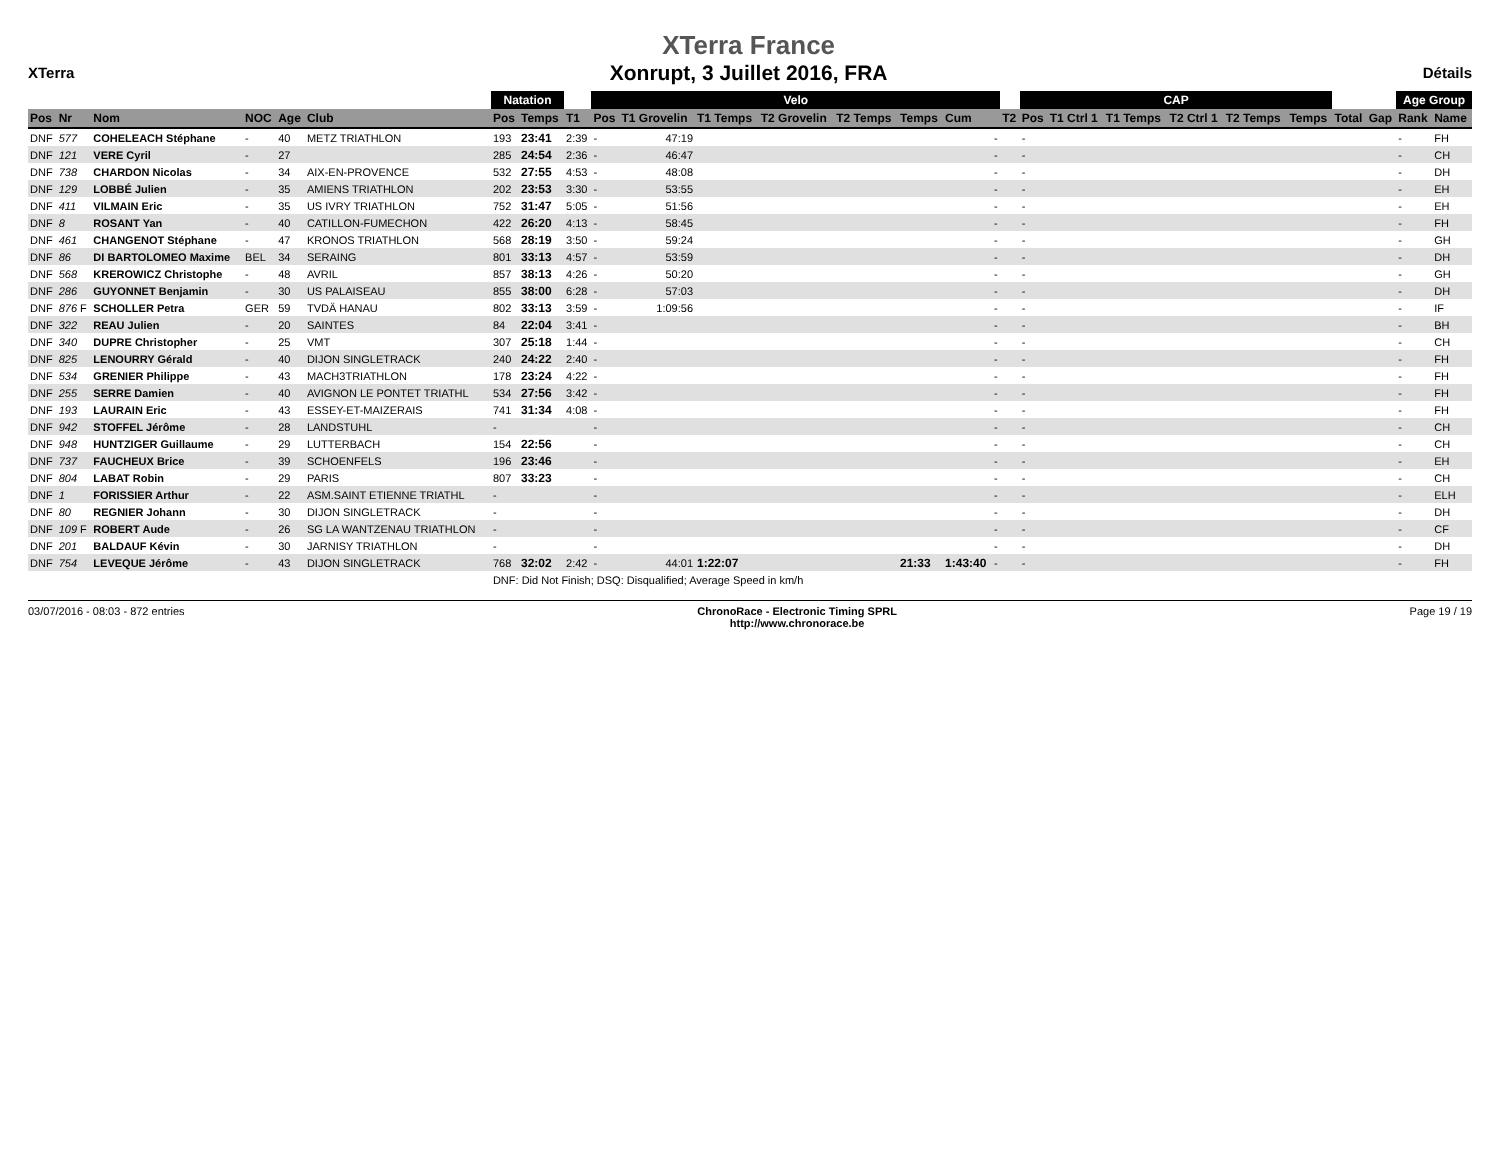XTerra
XTerra France
Xonrupt, 3 Juillet 2016, FRA
Détails
| | | | | | | Natation | | | Velo | | | | | | | | | CAP | | | | | | | | Age Group | |
| --- | --- | --- | --- | --- | --- | --- | --- | --- | --- | --- | --- | --- | --- | --- | --- | --- | --- | --- | --- | --- | --- | --- | --- | --- | --- | --- | --- |
| Pos | Nr | Nom | NOC | Age | Club | Pos | Temps | T1 | Pos | T1 Grovelin | T1 Temps | T2 Grovelin | T2 Temps | Temps | Cum | | T2 | Pos | T1 Ctrl 1 | T1 Temps | T2 Ctrl 1 | T2 Temps | Temps | Total | Gap | Rank | Name |
| DNF | 577 | COHELEACH Stéphane | - | 40 | METZ TRIATHLON | 193 | 23:41 | 2:39 | - | 47:19 | | | | | | - | | - | | | | | | | | - | FH |
| DNF | 121 | VERE Cyril | - | 27 | | 285 | 24:54 | 2:36 | - | 46:47 | | | | | | - | | - | | | | | | | | - | CH |
| DNF | 738 | CHARDON Nicolas | - | 34 | AIX-EN-PROVENCE | 532 | 27:55 | 4:53 | - | 48:08 | | | | | | - | | - | | | | | | | | - | DH |
| DNF | 129 | LOBBÉ Julien | - | 35 | AMIENS TRIATHLON | 202 | 23:53 | 3:30 | - | 53:55 | | | | | | - | | - | | | | | | | | - | EH |
| DNF | 411 | VILMAIN Eric | - | 35 | US IVRY TRIATHLON | 752 | 31:47 | 5:05 | - | 51:56 | | | | | | - | | - | | | | | | | | - | EH |
| DNF | 8 | ROSANT Yan | - | 40 | CATILLON-FUMECHON | 422 | 26:20 | 4:13 | - | 58:45 | | | | | | - | | - | | | | | | | | - | FH |
| DNF | 461 | CHANGENOT Stéphane | - | 47 | KRONOS TRIATHLON | 568 | 28:19 | 3:50 | - | 59:24 | | | | | | - | | - | | | | | | | | - | GH |
| DNF | 86 | DI BARTOLOMEO Maxime | BEL | 34 | SERAING | 801 | 33:13 | 4:57 | - | 53:59 | | | | | | - | | - | | | | | | | | - | DH |
| DNF | 568 | KREROWICZ Christophe | - | 48 | AVRIL | 857 | 38:13 | 4:26 | - | 50:20 | | | | | | - | | - | | | | | | | | - | GH |
| DNF | 286 | GUYONNET Benjamin | - | 30 | US PALAISEAU | 855 | 38:00 | 6:28 | - | 57:03 | | | | | | - | | - | | | | | | | | - | DH |
| DNF | 876 F | SCHOLLER Petra | GER | 59 | TVDÄ HANAU | 802 | 33:13 | 3:59 | - | 1:09:56 | | | | | | - | | - | | | | | | | | - | IF |
| DNF | 322 | REAU Julien | - | 20 | SAINTES | 84 | 22:04 | 3:41 | - | | | | | | | - | | - | | | | | | | | - | BH |
| DNF | 340 | DUPRE Christopher | - | 25 | VMT | 307 | 25:18 | 1:44 | - | | | | | | | - | | - | | | | | | | | - | CH |
| DNF | 825 | LENOURRY Gérald | - | 40 | DIJON SINGLETRACK | 240 | 24:22 | 2:40 | - | | | | | | | - | | - | | | | | | | | - | FH |
| DNF | 534 | GRENIER Philippe | - | 43 | MACH3TRIATHLON | 178 | 23:24 | 4:22 | - | | | | | | | - | | - | | | | | | | | - | FH |
| DNF | 255 | SERRE Damien | - | 40 | AVIGNON LE PONTET TRIATHL | 534 | 27:56 | 3:42 | - | | | | | | | - | | - | | | | | | | | - | FH |
| DNF | 193 | LAURAIN Eric | - | 43 | ESSEY-ET-MAIZERAIS | 741 | 31:34 | 4:08 | - | | | | | | | - | | - | | | | | | | | - | FH |
| DNF | 942 | STOFFEL Jérôme | - | 28 | LANDSTUHL | - | | | - | | | | | | | - | | - | | | | | | | | - | CH |
| DNF | 948 | HUNTZIGER Guillaume | - | 29 | LUTTERBACH | 154 | 22:56 | | - | | | | | | | - | | - | | | | | | | | - | CH |
| DNF | 737 | FAUCHEUX Brice | - | 39 | SCHOENFELS | 196 | 23:46 | | - | | | | | | | - | | - | | | | | | | | - | EH |
| DNF | 804 | LABAT Robin | - | 29 | PARIS | 807 | 33:23 | | - | | | | | | | - | | - | | | | | | | | - | CH |
| DNF | 1 | FORISSIER Arthur | - | 22 | ASM.SAINT ETIENNE TRIATHL | - | | | - | | | | | | | - | | - | | | | | | | | - | ELH |
| DNF | 80 | REGNIER Johann | - | 30 | DIJON SINGLETRACK | - | | | - | | | | | | | - | | - | | | | | | | | - | DH |
| DNF | 109 F | ROBERT Aude | - | 26 | SG LA WANTZENAU TRIATHLON | - | | | - | | | | | | | - | | - | | | | | | | | - | CF |
| DNF | 201 | BALDAUF Kévin | - | 30 | JARNISY TRIATHLON | - | | | - | | | | | | | - | | - | | | | | | | | - | DH |
| DNF | 754 | LEVEQUE Jérôme | - | 43 | DIJON SINGLETRACK | 768 | 32:02 | 2:42 | - | 44:01 | 1:22:07 | | | 21:33 | 1:43:40 | - | | - | | | | | | | | - | FH |
| | | | | | | DNF: Did Not Finish; DSQ: Disqualified; Average Speed in km/h | | | | | | | | | | | | | | | | | | | | | |
03/07/2016 - 08:03 - 872 entries
ChronoRace - Electronic Timing SPRL
http://www.chronorace.be
Page 19 / 19